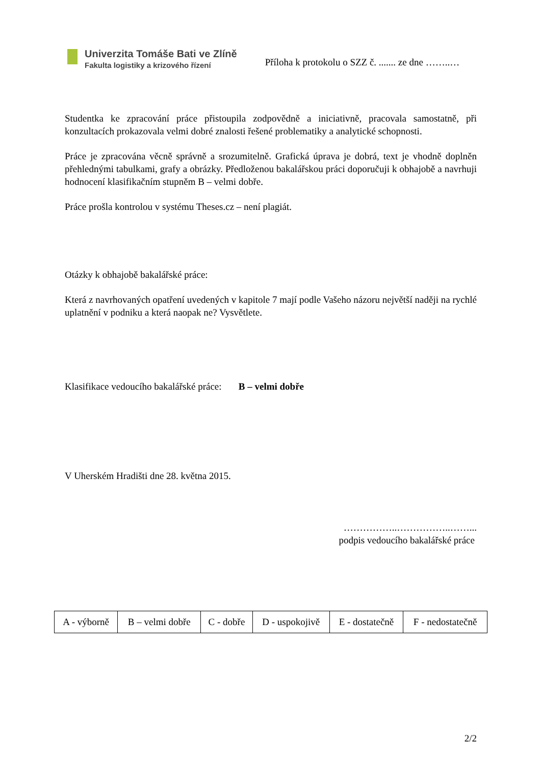Univerzita Tomáše Bati ve Zlíně
Fakulta logistiky a krizového řízení
Příloha k protokolu o SZZ č. ....... ze dne ……..…
Studentka ke zpracování práce přistoupila zodpovědně a iniciativně, pracovala samostatně, při konzultacích prokazovala velmi dobré znalosti řešené problematiky a analytické schopnosti.
Práce je zpracována věcně správně a srozumitelně. Grafická úprava je dobrá, text je vhodně doplněn přehlednými tabulkami, grafy a obrázky. Předloženou bakalářskou práci doporučuji k obhajobě a navrhuji hodnocení klasifikačním stupněm B – velmi dobře.
Práce prošla kontrolou v systému Theses.cz – není plagiát.
Otázky k obhajobě bakalářské práce:
Která z navrhovaných opatření uvedených v kapitole 7 mají podle Vašeho názoru největší naději na rychlé uplatnění v podniku a která naopak ne? Vysvětlete.
Klasifikace vedoucího bakalářské práce: B – velmi dobře
V Uherském Hradišti dne 28. května 2015.
……………..……………..……...
podpis vedoucího bakalářské práce
2/2
| A - výborně | B – velmi dobře | C - dobře | D - uspokojivě | E - dostatečně | F - nedostatečně |